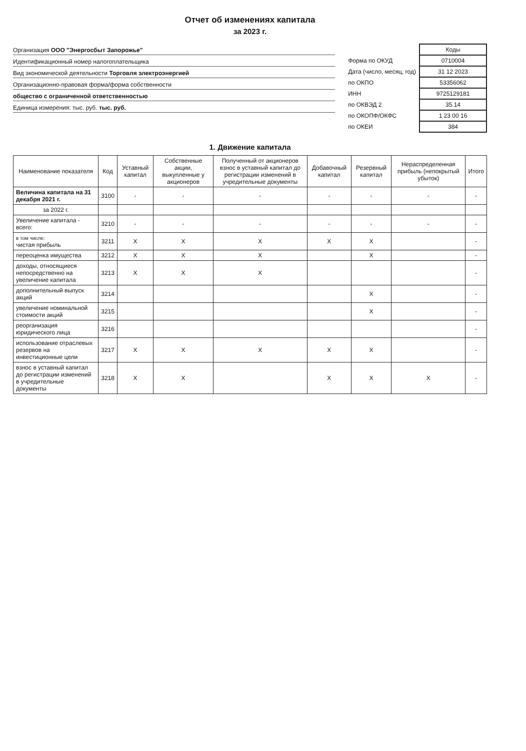Отчет об изменениях капитала
за 2023 г.
Организация ООО "Энергосбыт Запорожье"
Идентификационный номер налогоплательщика
Вид экономической деятельности Торговля электроэнергией
Организационно-правовая форма/форма собственности
общество с ограниченной ответственностью
Единица измерения: тыс. руб. тыс. руб.
| | Коды |
| Форма по ОКУД | 0710004 |
| Дата (число, месяц, год) | 31 12 2023 |
| по ОКПО | 53356062 |
| ИНН | 9725129181 |
| по ОКВЭД 2 | 35.14 |
| по ОКОПФ/ОКФС | 1 23 00 16 |
| по ОКЕИ | 384 |
1. Движение капитала
| Наименование показателя | Код | Уставный капитал | Собственные акции, выкупленные у акционеров | Полученный от акционеров взнос в уставный капитал до регистрации изменений в учредительные документы | Добавочный капитал | Резервный капитал | Нераспределенная прибыль (непокрытый убыток) | Итого |
| --- | --- | --- | --- | --- | --- | --- | --- | --- |
| Величина капитала на 31 декабря 2021 г. | 3100 | - | - | - | - | - | - | - |
| за 2022 г. | | | | | | | | |
| Увеличение капитала - всего: | 3210 | - | - | - | - | - | - | - |
| в том числе: чистая прибыль | 3211 | X | X | X | X | X | | - |
| переоценка имущества | 3212 | X | X | X | | X | | - |
| доходы, относящиеся непосредственно на увеличение капитала | 3213 | X | X | X | | | | - |
| дополнительный выпуск акций | 3214 | | | | | X | | - |
| увеличение номинальной стоимости акций | 3215 | | | | | X | | - |
| реорганизация юридического лица | 3216 | | | | | | | - |
| использование отраслевых резервов на инвестиционные цели | 3217 | X | X | X | X | X | | - |
| взнос в уставный капитал до регистрации изменений в учредительные документы | 3218 | X | X | | X | X | X | - |